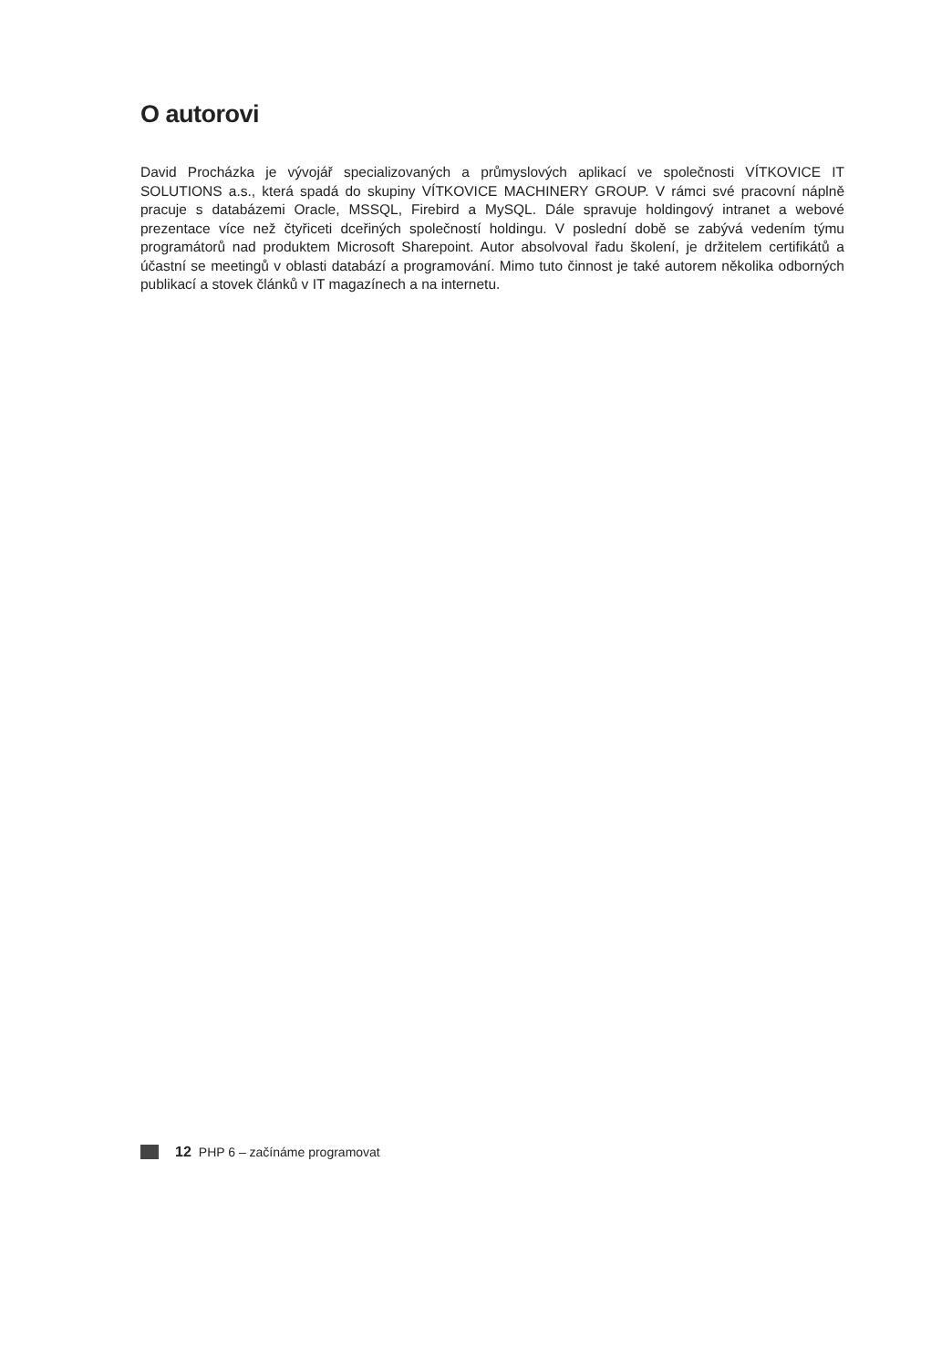O autorovi
David Procházka je vývojář specializovaných a průmyslových aplikací ve společnosti VÍTKOVICE IT SOLUTIONS a.s., která spadá do skupiny VÍTKOVICE MACHINERY GROUP. V rámci své pracovní náplně pracuje s databázemi Oracle, MSSQL, Firebird a MySQL. Dále spravuje holdingový intranet a webové prezentace více než čtyřiceti dceřiných společností holdingu. V poslední době se zabývá vedením týmu programátorů nad produktem Microsoft Sharepoint. Autor absolvoval řadu školení, je držitelem certifikátů a účastní se meetingů v oblasti databází a programování. Mimo tuto činnost je také autorem několika odborných publikací a stovek článků v IT magazínech a na internetu.
12 PHP 6 – začínáme programovat